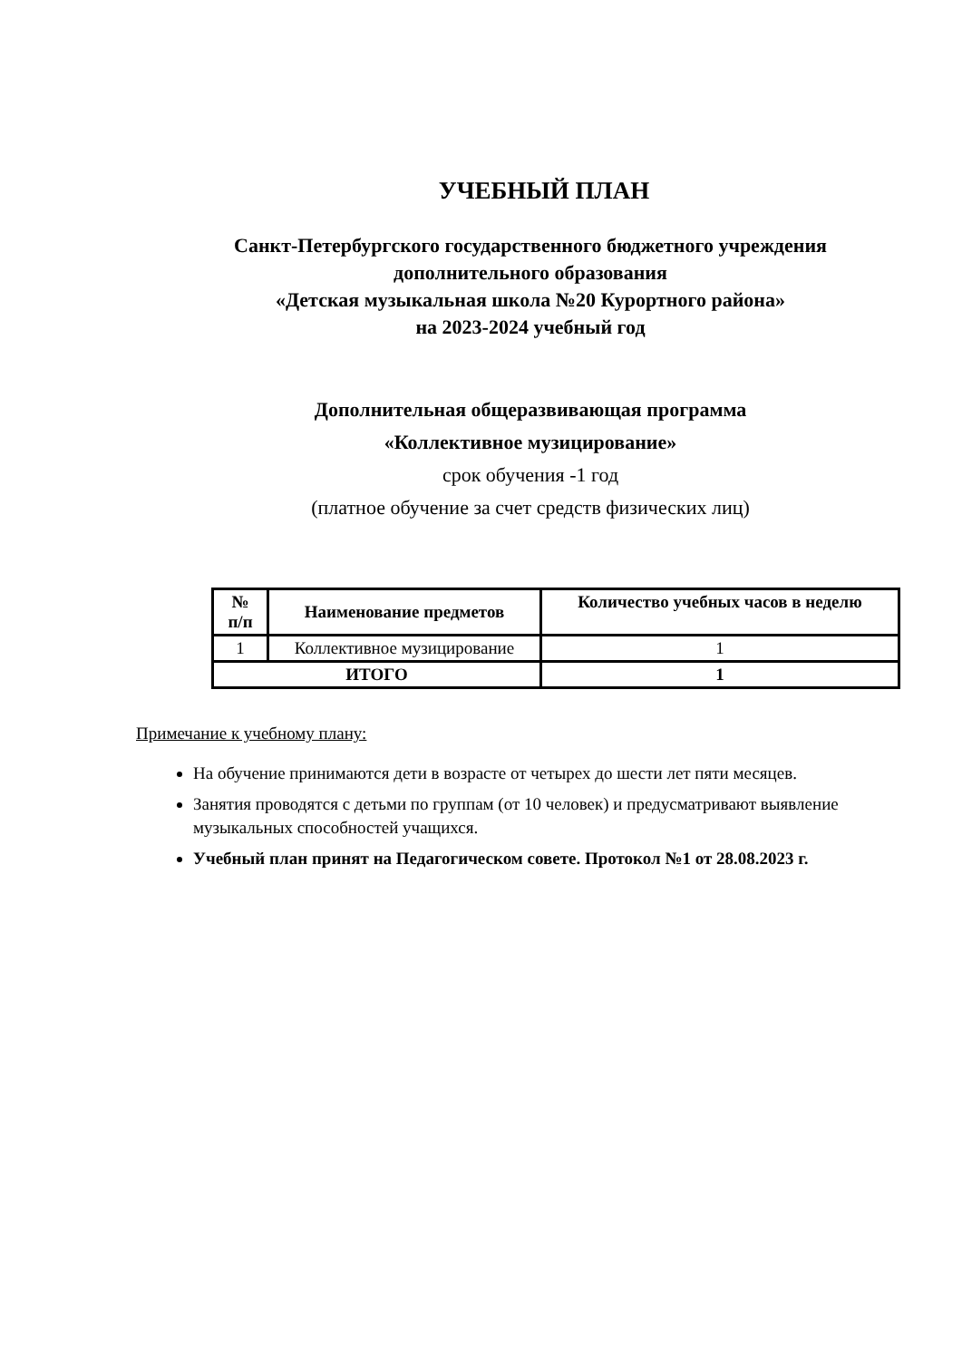УЧЕБНЫЙ ПЛАН
Санкт-Петербургского государственного бюджетного учреждения
дополнительного образования
«Детская музыкальная школа №20 Курортного района»
на 2023-2024 учебный год
Дополнительная общеразвивающая программа
«Коллективное музицирование»
срок обучения -1 год
(платное обучение за счет средств физических лиц)
| № п/п | Наименование предметов | Количество учебных часов в неделю |
| --- | --- | --- |
| 1 | Коллективное музицирование | 1 |
| ИТОГО | | 1 |
Примечание к учебному плану:
На обучение принимаются дети в возрасте от четырех до шести лет пяти месяцев.
Занятия проводятся с детьми по группам (от 10 человек) и предусматривают выявление музыкальных способностей учащихся.
Учебный план принят на Педагогическом совете. Протокол №1 от 28.08.2023 г.